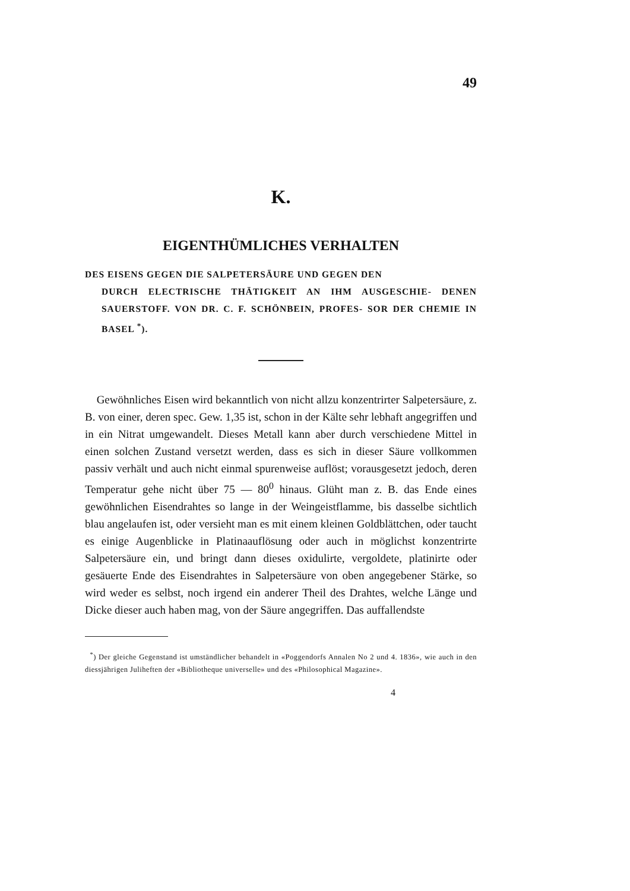49
K.
EIGENTHÜMLICHES VERHALTEN
DES EISENS GEGEN DIE SALPETERSÄURE UND GEGEN DEN
DURCH ELECTRISCHE THÄTIGKEIT AN IHM AUSGESCHIE- DENEN SAUERSTOFF. VON DR. C. F. SCHÖNBEIN, PROFES- SOR DER CHEMIE IN BASEL <sup>*</sup>).
Gewöhnliches Eisen wird bekanntlich von nicht allzu konzentrirter Salpetersäure, z. B. von einer, deren spec. Gew. 1,35 ist, schon in der Kälte sehr lebhaft angegriffen und in ein Nitrat umgewandelt. Dieses Metall kann aber durch verschiedene Mittel in einen solchen Zustand versetzt werden, dass es sich in dieser Säure vollkommen passiv verhält und auch nicht einmal spurenweise auflöst; vorausgesetzt jedoch, deren Temperatur gehe nicht über 75 — 80<sup>0</sup> hinaus. Glüht man z. B. das Ende eines gewöhnlichen Eisendrahtes so lange in der Weingeistflamme, bis dasselbe sichtlich blau angelaufen ist, oder versieht man es mit einem kleinen Goldblättchen, oder taucht es einige Augenblicke in Platinaauflösung oder auch in möglichst konzentrirte Salpetersäure ein, und bringt dann dieses oxidulirte, vergoldete, platinirte oder gesäuerte Ende des Eisendrahtes in Salpetersäure von oben angegebener Stärke, so wird weder es selbst, noch irgend ein anderer Theil des Drahtes, welche Länge und Dicke dieser auch haben mag, von der Säure angegriffen. Das auffallendste
<sup>*</sup>) Der gleiche Gegenstand ist umständlicher behandelt in «Poggendorfs Annalen No 2 und 4. 1836», wie auch in den diessjährigen Juliheften der «Bibliotheque universelle» und des «Philosophical Magazine».
4